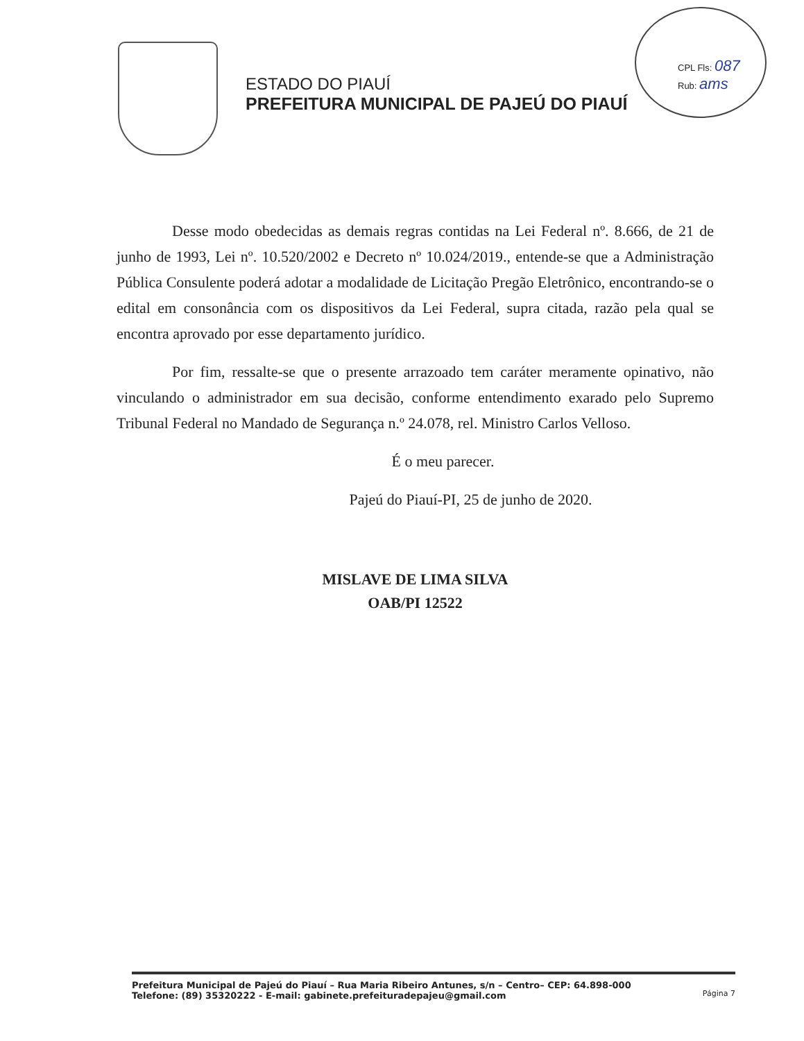CPL Fls: 087
Rub: ams
ESTADO DO PIAUÍ
PREFEITURA MUNICIPAL DE PAJEÚ DO PIAUÍ
Desse modo obedecidas as demais regras contidas na Lei Federal nº. 8.666, de 21 de junho de 1993, Lei nº. 10.520/2002 e Decreto nº 10.024/2019., entende-se que a Administração Pública Consulente poderá adotar a modalidade de Licitação Pregão Eletrônico, encontrando-se o edital em consonância com os dispositivos da Lei Federal, supra citada, razão pela qual se encontra aprovado por esse departamento jurídico.
Por fim, ressalte-se que o presente arrazoado tem caráter meramente opinativo, não vinculando o administrador em sua decisão, conforme entendimento exarado pelo Supremo Tribunal Federal no Mandado de Segurança n.º 24.078, rel. Ministro Carlos Velloso.
É o meu parecer.
Pajeú do Piauí-PI, 25 de junho de 2020.
MISLAVE DE LIMA SILVA
OAB/PI 12522
Prefeitura Municipal de Pajeú do Piauí – Rua Maria Ribeiro Antunes, s/n – Centro– CEP: 64.898-000
Telefone: (89) 35320222 - E-mail: gabinete.prefeituradepajeu@gmail.com
Página 7